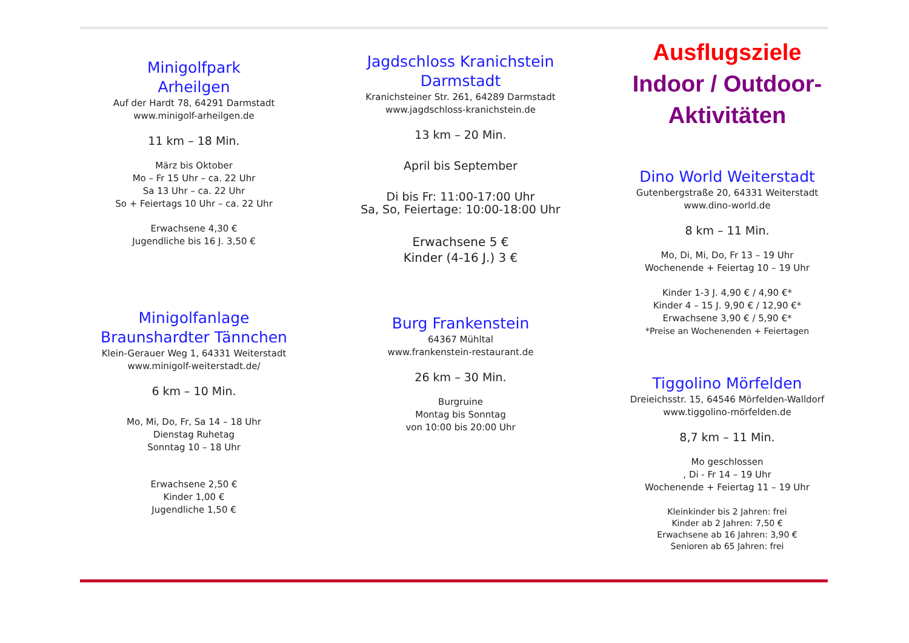Minigolfpark
Arheilgen
Auf der Hardt 78, 64291 Darmstadt
www.minigolf-arheilgen.de
11 km – 18 Min.
März bis Oktober
Mo – Fr 15 Uhr – ca. 22 Uhr
Sa 13 Uhr – ca. 22 Uhr
So + Feiertags 10 Uhr – ca. 22 Uhr
Erwachsene 4,30 €
Jugendliche bis 16 J. 3,50 €
Minigolfanlage
Braunshardter Tännchen
Klein-Gerauer Weg 1, 64331 Weiterstadt
www.minigolf-weiterstadt.de/
6 km – 10 Min.
Mo, Mi, Do, Fr, Sa 14 – 18 Uhr
Dienstag Ruhetag
Sonntag 10 – 18 Uhr
Erwachsene 2,50 €
Kinder 1,00 €
Jugendliche 1,50 €
Jagdschloss Kranichstein
Darmstadt
Kranichsteiner Str. 261, 64289 Darmstadt
www.jagdschloss-kranichstein.de
13 km – 20 Min.
April bis September
Di bis Fr: 11:00-17:00 Uhr
Sa, So, Feiertage: 10:00-18:00 Uhr
Erwachsene 5 €
Kinder (4-16 J.) 3 €
Burg Frankenstein
64367 Mühltal
www.frankenstein-restaurant.de
26 km – 30 Min.
Burgruine
Montag bis Sonntag
von 10:00 bis 20:00 Uhr
Ausflugsziele
Indoor / Outdoor-
Aktivitäten
Dino World Weiterstadt
Gutenbergstraße 20, 64331 Weiterstadt
www.dino-world.de
8 km – 11 Min.
Mo, Di, Mi, Do, Fr 13 – 19 Uhr
Wochenende + Feiertag 10 – 19 Uhr
Kinder 1-3 J. 4,90 € / 4,90 €*
Kinder 4 – 15 J. 9,90 € / 12,90 €*
Erwachsene 3,90 € / 5,90 €*
*Preise an Wochenenden + Feiertagen
Tiggolino Mörfelden
Dreieichsstr. 15, 64546 Mörfelden-Walldorf
www.tiggolino-mörfelden.de
8,7 km – 11 Min.
Mo geschlossen
, Di - Fr 14 – 19 Uhr
Wochenende + Feiertag 11 – 19 Uhr
Kleinkinder bis 2 Jahren: frei
Kinder ab 2 Jahren: 7,50 €
Erwachsene ab 16 Jahren: 3,90 €
Senioren ab 65 Jahren: frei